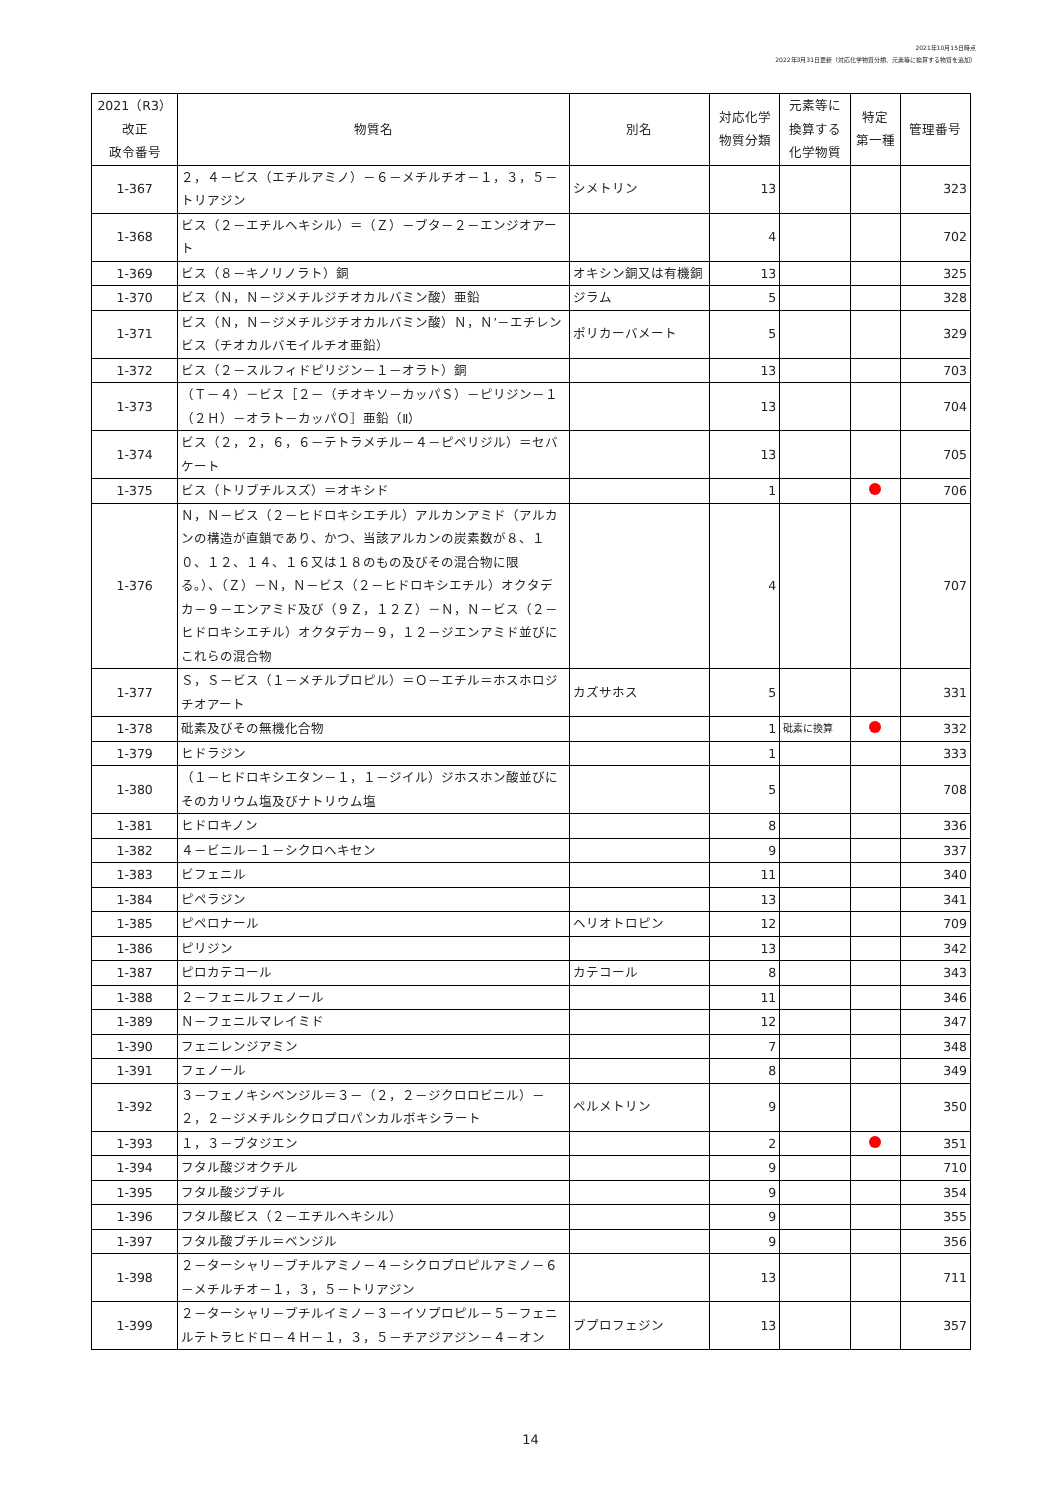2021年10月15日時点
2022年3月31日更新（対応化学物質分類、元素等に換算する物質を追加）
| 2021（R3） 改正 政令番号 | 物質名 | 別名 | 対応化学 物質分類 | 元素等に 換算する 化学物質 | 特定 第一種 | 管理番号 |
| --- | --- | --- | --- | --- | --- | --- |
| 1-367 | ２，４－ビス（エチルアミノ）－６－メチルチオ－１，３，５－トリアジン | シメトリン | 13 | | | 323 |
| 1-368 | ビス（２－エチルヘキシル）＝（Ｚ）－ブタ－２－エンジオアート | | 4 | | | 702 |
| 1-369 | ビス（８－キノリノラト）銅 | オキシン銅又は有機銅 | 13 | | | 325 |
| 1-370 | ビス（Ｎ，Ｎ－ジメチルジチオカルバミン酸）亜鉛 | ジラム | 5 | | | 328 |
| 1-371 | ビス（Ｎ，Ｎ－ジメチルジチオカルバミン酸）Ｎ，Ｎ’－エチレンビス（チオカルバモイルチオ亜鉛） | ポリカーバメート | 5 | | | 329 |
| 1-372 | ビス（２－スルフィドピリジン－１－オラト）銅 | | 13 | | | 703 |
| 1-373 | （Ｔ－４）－ビス［２－（チオキソ－カッパＳ）－ピリジン－１（２Ｈ）－オラト－カッパＯ］亜鉛（Ⅱ） | | 13 | | | 704 |
| 1-374 | ビス（２，２，６，６－テトラメチル－４－ピペリジル）＝セバケート | | 13 | | | 705 |
| 1-375 | ビス（トリブチルスズ）＝オキシド | | 1 | | | 706 |
| 1-376 | Ｎ，Ｎ－ビス（２－ヒドロキシエチル）アルカンアミド（アルカンの構造が直鎖であり、かつ、当該アルカンの炭素数が８、１０、１２、１４、１６又は１８のもの及びその混合物に限る。）、（Ｚ）－Ｎ，Ｎ－ビス（２－ヒドロキシエチル）オクタデカ－９－エンアミド及び（９Ｚ，１２Ｚ）－Ｎ，Ｎ－ビス（２－ヒドロキシエチル）オクタデカ－９，１２－ジエンアミド並びにこれらの混合物 | | 4 | | | 707 |
| 1-377 | Ｓ，Ｓ－ビス（１－メチルプロピル）＝Ｏ－エチル＝ホスホロジチオアート | カズサホス | 5 | | | 331 |
| 1-378 | 砒素及びその無機化合物 | | 1 | 砒素に換算 | | 332 |
| 1-379 | ヒドラジン | | 1 | | | 333 |
| 1-380 | （１－ヒドロキシエタン－１，１－ジイル）ジホスホン酸並びにそのカリウム塩及びナトリウム塩 | | 5 | | | 708 |
| 1-381 | ヒドロキノン | | 8 | | | 336 |
| 1-382 | ４－ビニル－１－シクロヘキセン | | 9 | | | 337 |
| 1-383 | ビフェニル | | 11 | | | 340 |
| 1-384 | ピペラジン | | 13 | | | 341 |
| 1-385 | ピペロナール | ヘリオトロピン | 12 | | | 709 |
| 1-386 | ピリジン | | 13 | | | 342 |
| 1-387 | ピロカテコール | カテコール | 8 | | | 343 |
| 1-388 | ２－フェニルフェノール | | 11 | | | 346 |
| 1-389 | Ｎ－フェニルマレイミド | | 12 | | | 347 |
| 1-390 | フェニレンジアミン | | 7 | | | 348 |
| 1-391 | フェノール | | 8 | | | 349 |
| 1-392 | ３－フェノキシベンジル＝３－（２，２－ジクロロビニル）－２，２－ジメチルシクロプロパンカルボキシラート | ペルメトリン | 9 | | | 350 |
| 1-393 | １，３－ブタジエン | | 2 | | | 351 |
| 1-394 | フタル酸ジオクチル | | 9 | | | 710 |
| 1-395 | フタル酸ジブチル | | 9 | | | 354 |
| 1-396 | フタル酸ビス（２－エチルヘキシル） | | 9 | | | 355 |
| 1-397 | フタル酸ブチル＝ベンジル | | 9 | | | 356 |
| 1-398 | ２－ターシャリ－ブチルアミノ－４－シクロプロピルアミノ－６－メチルチオ－１，３，５－トリアジン | | 13 | | | 711 |
| 1-399 | ２－ターシャリ－ブチルイミノ－３－イソプロピル－５－フェニルテトラヒドロ－４Ｈ－１，３，５－チアジアジン－４－オン | ブプロフェジン | 13 | | | 357 |
14